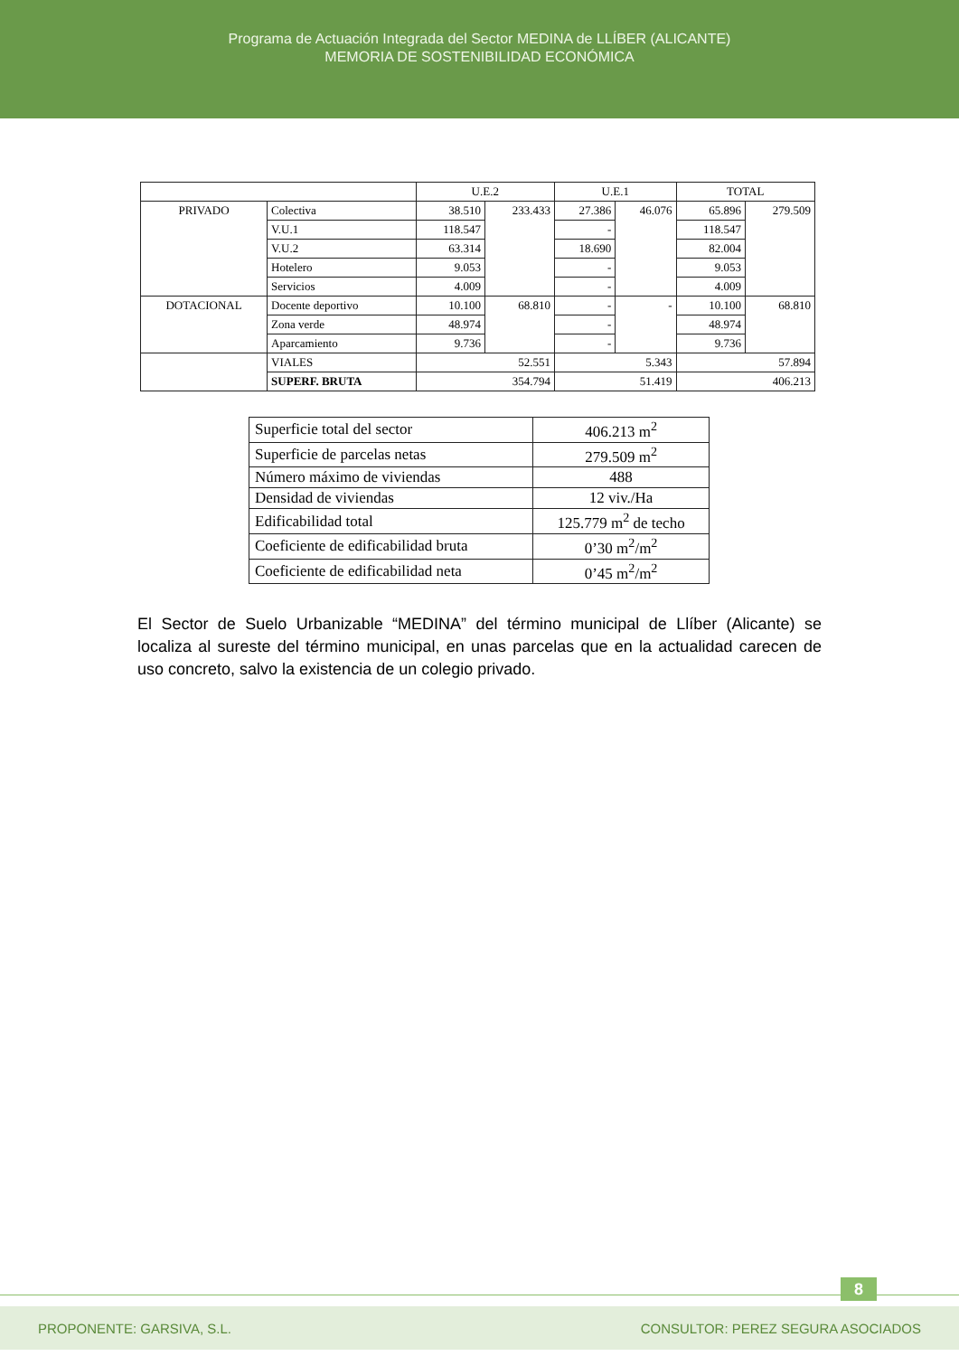Programa de Actuación Integrada del Sector MEDINA de LLÍBER (ALICANTE)
MEMORIA DE SOSTENIBILIDAD ECONÓMICA
| | | U.E.2 | | U.E.1 | | TOTAL | |
| PRIVADO | Colectiva | 38.510 | 233.433 | 27.386 | 46.076 | 65.896 | 279.509 |
| | V.U.1 | 118.547 | | - | | 118.547 | |
| | V.U.2 | 63.314 | | 18.690 | | 82.004 | |
| | Hotelero | 9.053 | | - | | 9.053 | |
| | Servicios | 4.009 | | - | | 4.009 | |
| DOTACIONAL | Docente deportivo | 10.100 | 68.810 | - | - | 10.100 | 68.810 |
| | Zona verde | 48.974 | | - | | 48.974 | |
| | Aparcamiento | 9.736 | | - | | 9.736 | |
| | VIALES | 52.551 | | 5.343 | | 57.894 | |
| | SUPERF. BRUTA | 354.794 | | 51.419 | | 406.213 | |
| Superficie total del sector | 406.213 m<sup>2</sup> |
| Superficie de parcelas netas | 279.509 m<sup>2</sup> |
| Número máximo de viviendas | 488 |
| Densidad de viviendas | 12 viv./Ha |
| Edificabilidad total | 125.779 m<sup>2</sup> de techo |
| Coeficiente de edificabilidad bruta | 0’30 m<sup>2</sup>/m<sup>2</sup> |
| Coeficiente de edificabilidad neta | 0’45 m<sup>2</sup>/m<sup>2</sup> |
El Sector de Suelo Urbanizable “MEDINA” del término municipal de Llíber (Alicante) se localiza al sureste del término municipal, en unas parcelas que en la actualidad carecen de uso concreto, salvo la existencia de un colegio privado.
8
PROPONENTE: GARSIVA, S.L. CONSULTOR: PEREZ SEGURA ASOCIADOS